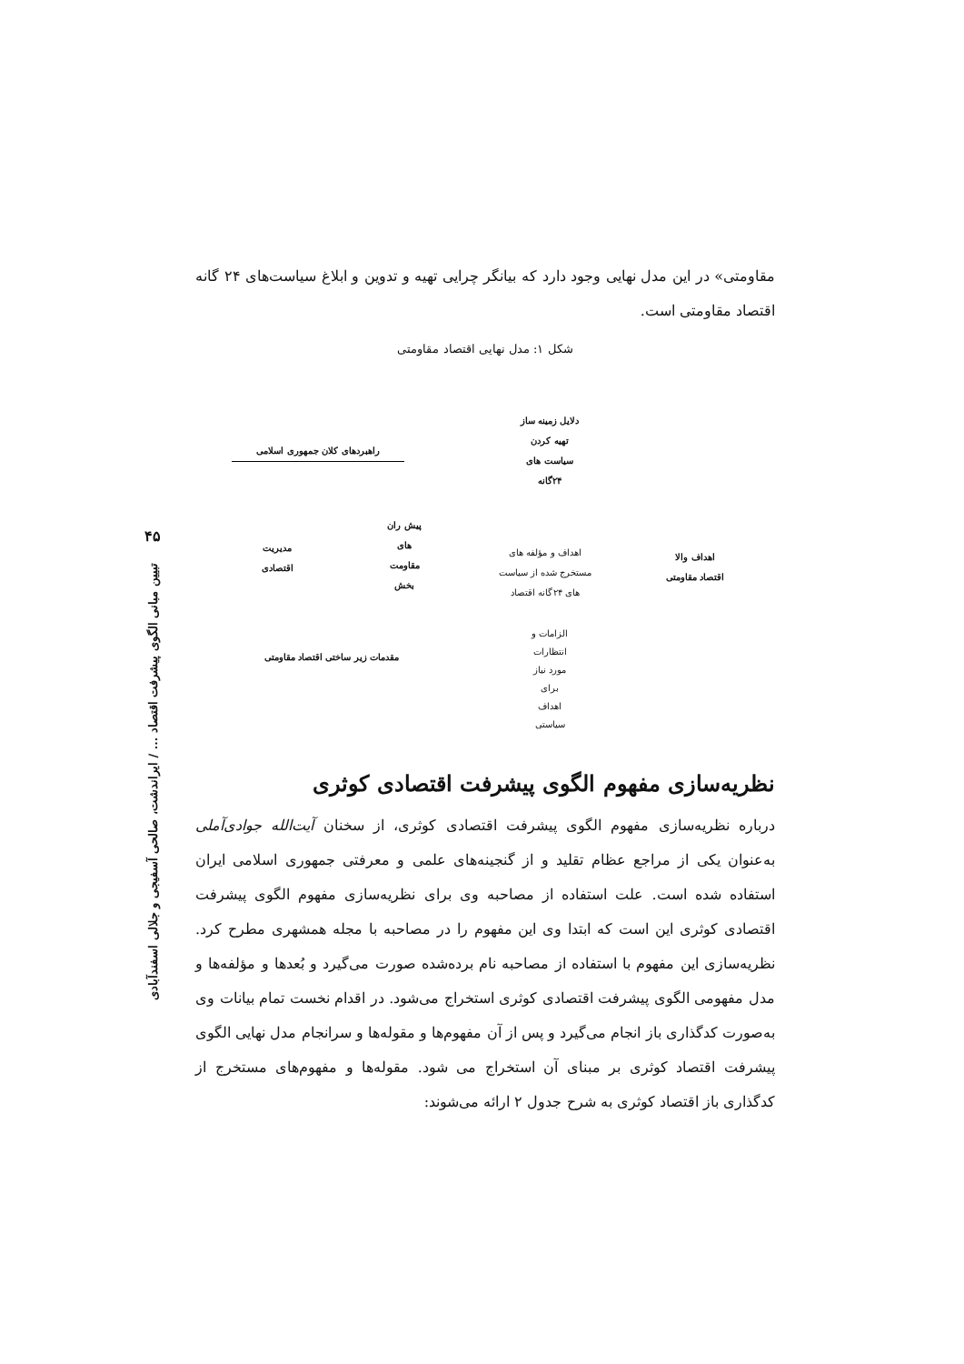۴۵
تبیین مبانی الگوی پیشرفت اقتصاد ... / ایراندشت، صالحی آسفیجی و جلالی اسفندآبادی
مقاومتی» در این مدل نهایی وجود دارد که بیانگر چرایی تهیه و تدوین و ابلاغ سیاست‌های ۲۴ گانه اقتصاد مقاومتی است.
شکل ۱: مدل نهایی اقتصاد مقاومتی
دلایل زمینه ساز
تهیه کردن
سیاست های
۲۴گانه
راهبردهای کلان جمهوری اسلامی
پیش ران
های
مقاومت
بخش
مدیریت
اقتصادی
اهداف و مؤلفه های
مستخرج شده از سیاست
های ۲۴گانه اقتصاد
اهداف والا
اقتصاد مقاومتی
مقدمات زیر ساختی اقتصاد مقاومتی
الزامات و
انتظارات
مورد نیاز
برای
اهداف
سیاستی
نظریه‌سازی مفهوم الگوی پیشرفت اقتصادی کوثری
درباره نظریه‌سازی مفهوم الگوی پیشرفت اقتصادی کوثری، از سخنان آیت‌الله جوادی‌آملی به‌عنوان یکی از مراجع عظام تقلید و از گنجینه‌های علمی و معرفتی جمهوری اسلامی ایران استفاده شده است. علت استفاده از مصاحبه وی برای نظریه‌سازی مفهوم الگوی پیشرفت اقتصادی کوثری این است که ابتدا وی این مفهوم را در مصاحبه با مجله همشهری مطرح کرد. نظریه‌سازی این مفهوم با استفاده از مصاحبه نام برده‌شده صورت می‌گیرد و بُعدها و مؤلفه‌ها و مدل مفهومی الگوی پیشرفت اقتصادی کوثری استخراج می‌شود. در اقدام نخست تمام بیانات وی به‌صورت کدگذاری باز انجام می‌گیرد و پس از آن مفهوم‌ها و مقوله‌ها و سرانجام مدل نهایی الگوی پیشرفت اقتصاد کوثری بر مبنای آن استخراج می شود. مقوله‌ها و مفهوم‌های مستخرج از کدگذاری باز اقتصاد کوثری به شرح جدول ۲ ارائه می‌شوند: